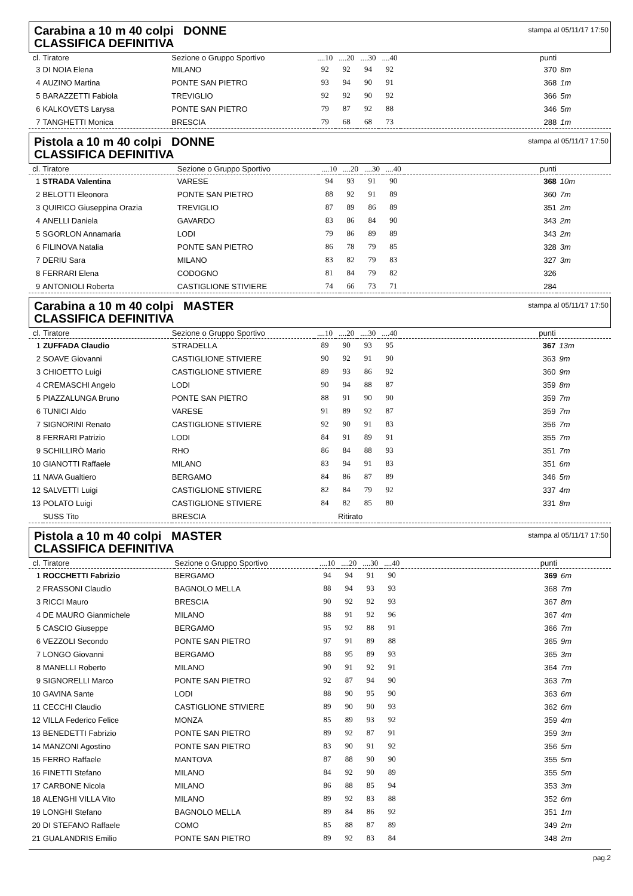Carabina a 10 m 40 colpi DONNE
CLASSIFICA DEFINITIVA
stampa al 05/11/17 17:50
| cl. | Tiratore | Sezione o Gruppo Sportivo | ....10 | ....20 | ....30 | ....40 | punti | |
| --- | --- | --- | --- | --- | --- | --- | --- | --- |
| 3 | DI NOIA Elena | MILANO | 92 | 92 | 94 | 92 | 370 | 8m |
| 4 | AUZINO Martina | PONTE SAN PIETRO | 93 | 94 | 90 | 91 | 368 | 1m |
| 5 | BARAZZETTI Fabiola | TREVIGLIO | 92 | 92 | 90 | 92 | 366 | 5m |
| 6 | KALKOVETS Larysa | PONTE SAN PIETRO | 79 | 87 | 92 | 88 | 346 | 5m |
| 7 | TANGHETTI Monica | BRESCIA | 79 | 68 | 68 | 73 | 288 | 1m |
Pistola a 10 m 40 colpi DONNE
CLASSIFICA DEFINITIVA
stampa al 05/11/17 17:50
| cl. | Tiratore | Sezione o Gruppo Sportivo | ....10 | ....20 | ....30 | ....40 | punti | |
| --- | --- | --- | --- | --- | --- | --- | --- | --- |
| 1 | STRADA Valentina | VARESE | 94 | 93 | 91 | 90 | 368 | 10m |
| 2 | BELOTTI Eleonora | PONTE SAN PIETRO | 88 | 92 | 91 | 89 | 360 | 7m |
| 3 | QUIRICO Giuseppina Orazia | TREVIGLIO | 87 | 89 | 86 | 89 | 351 | 2m |
| 4 | ANELLI Daniela | GAVARDO | 83 | 86 | 84 | 90 | 343 | 2m |
| 5 | SGORLON Annamaria | LODI | 79 | 86 | 89 | 89 | 343 | 2m |
| 6 | FILINOVA Natalia | PONTE SAN PIETRO | 86 | 78 | 79 | 85 | 328 | 3m |
| 7 | DERIU Sara | MILANO | 83 | 82 | 79 | 83 | 327 | 3m |
| 8 | FERRARI Elena | CODOGNO | 81 | 84 | 79 | 82 | 326 | |
| 9 | ANTONIOLI Roberta | CASTIGLIONE STIVIERE | 74 | 66 | 73 | 71 | 284 | |
Carabina a 10 m 40 colpi MASTER
CLASSIFICA DEFINITIVA
stampa al 05/11/17 17:50
| cl. | Tiratore | Sezione o Gruppo Sportivo | ....10 | ....20 | ....30 | ....40 | punti | |
| --- | --- | --- | --- | --- | --- | --- | --- | --- |
| 1 | ZUFFADA Claudio | STRADELLA | 89 | 90 | 93 | 95 | 367 | 13m |
| 2 | SOAVE Giovanni | CASTIGLIONE STIVIERE | 90 | 92 | 91 | 90 | 363 | 9m |
| 3 | CHIOETTO Luigi | CASTIGLIONE STIVIERE | 89 | 93 | 86 | 92 | 360 | 9m |
| 4 | CREMASCHI Angelo | LODI | 90 | 94 | 88 | 87 | 359 | 8m |
| 5 | PIAZZALUNGA Bruno | PONTE SAN PIETRO | 88 | 91 | 90 | 90 | 359 | 7m |
| 6 | TUNICI Aldo | VARESE | 91 | 89 | 92 | 87 | 359 | 7m |
| 7 | SIGNORINI Renato | CASTIGLIONE STIVIERE | 92 | 90 | 91 | 83 | 356 | 7m |
| 8 | FERRARI Patrizio | LODI | 84 | 91 | 89 | 91 | 355 | 7m |
| 9 | SCHILLIRÒ Mario | RHO | 86 | 84 | 88 | 93 | 351 | 7m |
| 10 | GIANOTTI Raffaele | MILANO | 83 | 94 | 91 | 83 | 351 | 6m |
| 11 | NAVA Gualtiero | BERGAMO | 84 | 86 | 87 | 89 | 346 | 5m |
| 12 | SALVETTI Luigi | CASTIGLIONE STIVIERE | 82 | 84 | 79 | 92 | 337 | 4m |
| 13 | POLATO Luigi | CASTIGLIONE STIVIERE | 84 | 82 | 85 | 80 | 331 | 8m |
| | SUSS Tito | BRESCIA | Ritirato | | | | | |
Pistola a 10 m 40 colpi MASTER
CLASSIFICA DEFINITIVA
stampa al 05/11/17 17:50
| cl. | Tiratore | Sezione o Gruppo Sportivo | ....10 | ....20 | ....30 | ....40 | punti | |
| --- | --- | --- | --- | --- | --- | --- | --- | --- |
| 1 | ROCCHETTI Fabrizio | BERGAMO | 94 | 94 | 91 | 90 | 369 | 6m |
| 2 | FRASSONI Claudio | BAGNOLO MELLA | 88 | 94 | 93 | 93 | 368 | 7m |
| 3 | RICCI Mauro | BRESCIA | 90 | 92 | 92 | 93 | 367 | 8m |
| 4 | DE MAURO Gianmichele | MILANO | 88 | 91 | 92 | 96 | 367 | 4m |
| 5 | CASCIO Giuseppe | BERGAMO | 95 | 92 | 88 | 91 | 366 | 7m |
| 6 | VEZZOLI Secondo | PONTE SAN PIETRO | 97 | 91 | 89 | 88 | 365 | 9m |
| 7 | LONGO Giovanni | BERGAMO | 88 | 95 | 89 | 93 | 365 | 3m |
| 8 | MANELLI Roberto | MILANO | 90 | 91 | 92 | 91 | 364 | 7m |
| 9 | SIGNORELLI Marco | PONTE SAN PIETRO | 92 | 87 | 94 | 90 | 363 | 7m |
| 10 | GAVINA Sante | LODI | 88 | 90 | 95 | 90 | 363 | 6m |
| 11 | CECCHI Claudio | CASTIGLIONE STIVIERE | 89 | 90 | 90 | 93 | 362 | 6m |
| 12 | VILLA Federico Felice | MONZA | 85 | 89 | 93 | 92 | 359 | 4m |
| 13 | BENEDETTI Fabrizio | PONTE SAN PIETRO | 89 | 92 | 87 | 91 | 359 | 3m |
| 14 | MANZONI Agostino | PONTE SAN PIETRO | 83 | 90 | 91 | 92 | 356 | 5m |
| 15 | FERRO Raffaele | MANTOVA | 87 | 88 | 90 | 90 | 355 | 5m |
| 16 | FINETTI Stefano | MILANO | 84 | 92 | 90 | 89 | 355 | 5m |
| 17 | CARBONE Nicola | MILANO | 86 | 88 | 85 | 94 | 353 | 3m |
| 18 | ALENGHI VILLA Vito | MILANO | 89 | 92 | 83 | 88 | 352 | 6m |
| 19 | LONGHI Stefano | BAGNOLO MELLA | 89 | 84 | 86 | 92 | 351 | 1m |
| 20 | DI STEFANO Raffaele | COMO | 85 | 88 | 87 | 89 | 349 | 2m |
| 21 | GUALANDRIS Emilio | PONTE SAN PIETRO | 89 | 92 | 83 | 84 | 348 | 2m |
pag.2